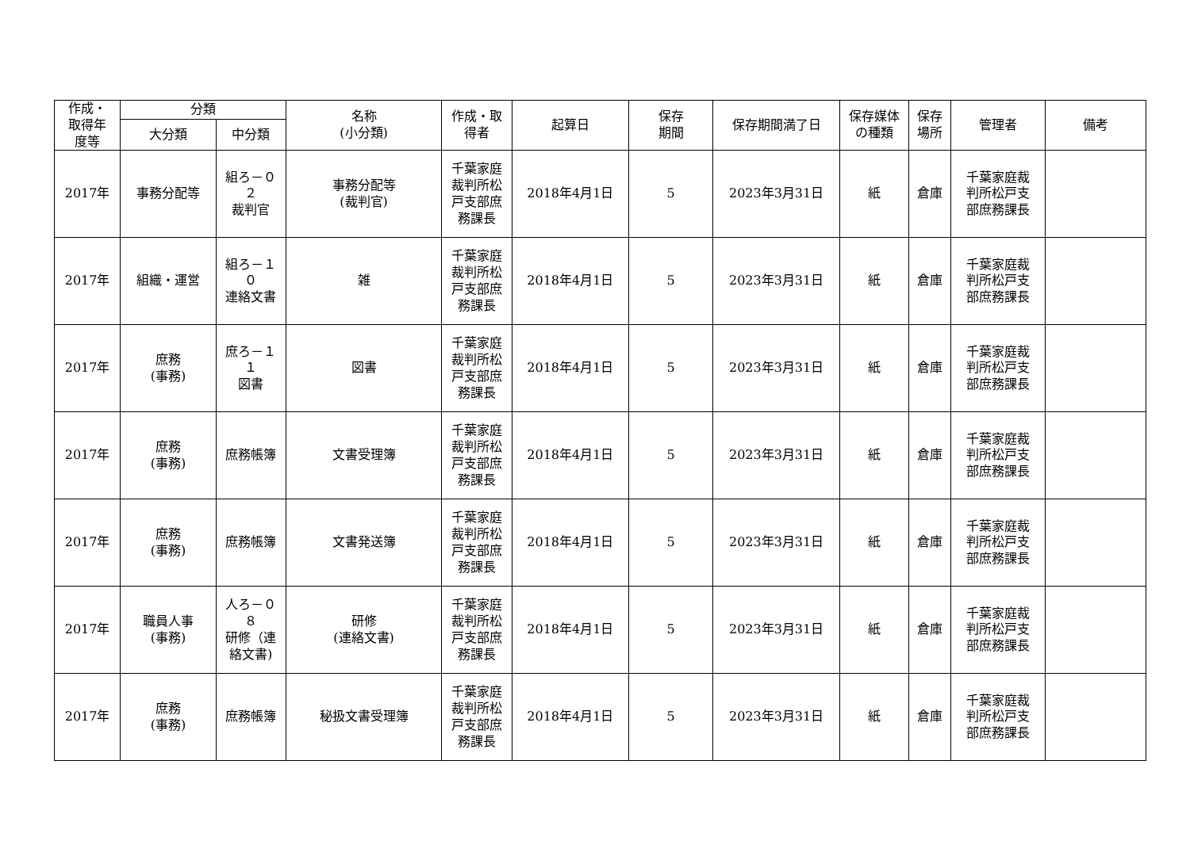| 作成・ 取得年 度等 | 分類 | | 名称 (小分類) | 作成・取 得者 | 起算日 | 保存 期間 | 保存期間満了日 | 保存媒体 の種類 | 保存 場所 | 管理者 | 備考 |
| --- | --- | --- | --- | --- | --- | --- | --- | --- | --- | --- | --- |
| | 大分類 | 中分類 | | | | | | | | | |
| 2017年 | 事務分配等 | 組ろ－０ ２ 裁判官 | 事務分配等 (裁判官) | 千葉家庭 裁判所松 戸支部庶 務課長 | 2018年4月1日 | 5 | 2023年3月31日 | 紙 | 倉庫 | 千葉家庭裁 判所松戸支 部庶務課長 | |
| 2017年 | 組織・運営 | 組ろ－１ ０ 連絡文書 | 雑 | 千葉家庭 裁判所松 戸支部庶 務課長 | 2018年4月1日 | 5 | 2023年3月31日 | 紙 | 倉庫 | 千葉家庭裁 判所松戸支 部庶務課長 | |
| 2017年 | 庶務 (事務) | 庶ろ－１ １ 図書 | 図書 | 千葉家庭 裁判所松 戸支部庶 務課長 | 2018年4月1日 | 5 | 2023年3月31日 | 紙 | 倉庫 | 千葉家庭裁 判所松戸支 部庶務課長 | |
| 2017年 | 庶務 (事務) | 庶務帳簿 | 文書受理簿 | 千葉家庭 裁判所松 戸支部庶 務課長 | 2018年4月1日 | 5 | 2023年3月31日 | 紙 | 倉庫 | 千葉家庭裁 判所松戸支 部庶務課長 | |
| 2017年 | 庶務 (事務) | 庶務帳簿 | 文書発送簿 | 千葉家庭 裁判所松 戸支部庶 務課長 | 2018年4月1日 | 5 | 2023年3月31日 | 紙 | 倉庫 | 千葉家庭裁 判所松戸支 部庶務課長 | |
| 2017年 | 職員人事 (事務) | 人ろ－０ ８ 研修（連 絡文書) | 研修 (連絡文書) | 千葉家庭 裁判所松 戸支部庶 務課長 | 2018年4月1日 | 5 | 2023年3月31日 | 紙 | 倉庫 | 千葉家庭裁 判所松戸支 部庶務課長 | |
| 2017年 | 庶務 (事務) | 庶務帳簿 | 秘扱文書受理簿 | 千葉家庭 裁判所松 戸支部庶 務課長 | 2018年4月1日 | 5 | 2023年3月31日 | 紙 | 倉庫 | 千葉家庭裁 判所松戸支 部庶務課長 | |